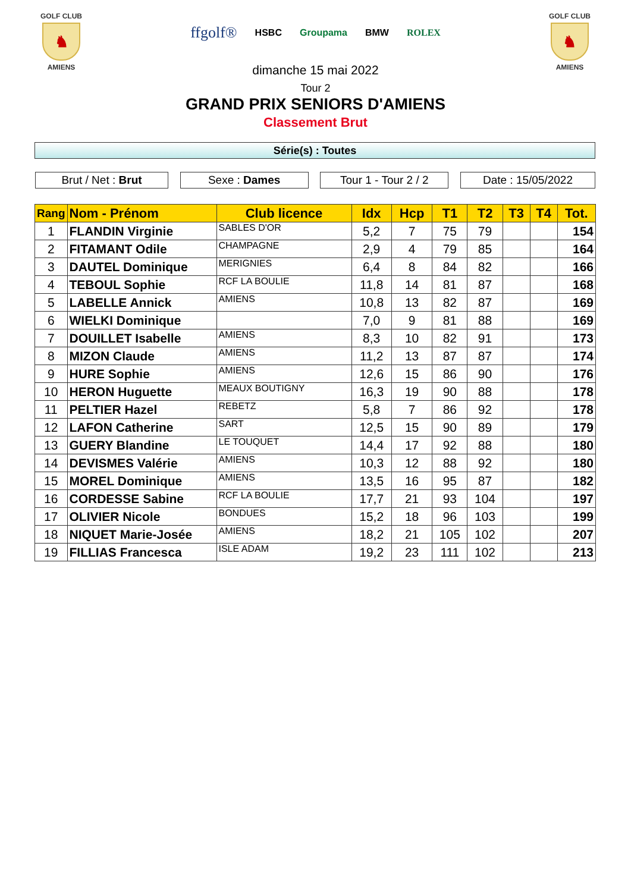GOLF CLUB
♞
AMIENS
ffgolf® HSBC Groupama BMW ROLEX
dimanche 15 mai 2022
Tour 2
GOLF CLUB
♞
AMIENS
GRAND PRIX SENIORS D'AMIENS
Classement Brut
Série(s) : Toutes
Brut / Net : Brut Sexe : Dames Tour 1 - Tour 2 / 2
Date : 15/05/2022
| Rang | Nom - Prénom | Club licence | Idx | Hcp | T1 | T2 | T3 | T4 | Tot. |
| --- | --- | --- | --- | --- | --- | --- | --- | --- | --- |
| 1 | FLANDIN Virginie | SABLES D'OR | 5,2 | 7 | 75 | 79 | | | 154 |
| 2 | FITAMANT Odile | CHAMPAGNE | 2,9 | 4 | 79 | 85 | | | 164 |
| 3 | DAUTEL Dominique | MERIGNIES | 6,4 | 8 | 84 | 82 | | | 166 |
| 4 | TEBOUL Sophie | RCF LA BOULIE | 11,8 | 14 | 81 | 87 | | | 168 |
| 5 | LABELLE Annick | AMIENS | 10,8 | 13 | 82 | 87 | | | 169 |
| 6 | WIELKI Dominique | | 7,0 | 9 | 81 | 88 | | | 169 |
| 7 | DOUILLET Isabelle | AMIENS | 8,3 | 10 | 82 | 91 | | | 173 |
| 8 | MIZON Claude | AMIENS | 11,2 | 13 | 87 | 87 | | | 174 |
| 9 | HURE Sophie | AMIENS | 12,6 | 15 | 86 | 90 | | | 176 |
| 10 | HERON Huguette | MEAUX BOUTIGNY | 16,3 | 19 | 90 | 88 | | | 178 |
| 11 | PELTIER Hazel | REBETZ | 5,8 | 7 | 86 | 92 | | | 178 |
| 12 | LAFON Catherine | SART | 12,5 | 15 | 90 | 89 | | | 179 |
| 13 | GUERY Blandine | LE TOUQUET | 14,4 | 17 | 92 | 88 | | | 180 |
| 14 | DEVISMES Valérie | AMIENS | 10,3 | 12 | 88 | 92 | | | 180 |
| 15 | MOREL Dominique | AMIENS | 13,5 | 16 | 95 | 87 | | | 182 |
| 16 | CORDESSE Sabine | RCF LA BOULIE | 17,7 | 21 | 93 | 104 | | | 197 |
| 17 | OLIVIER Nicole | BONDUES | 15,2 | 18 | 96 | 103 | | | 199 |
| 18 | NIQUET Marie-Josée | AMIENS | 18,2 | 21 | 105 | 102 | | | 207 |
| 19 | FILLIAS Francesca | ISLE ADAM | 19,2 | 23 | 111 | 102 | | | 213 |